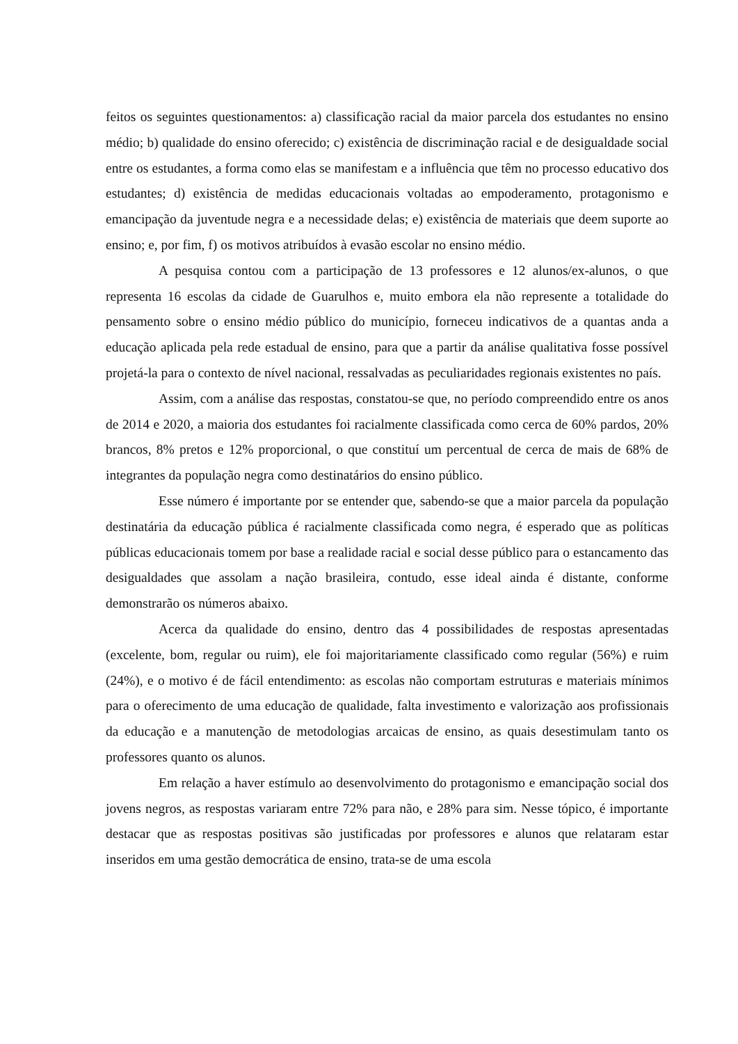feitos os seguintes questionamentos: a) classificação racial da maior parcela dos estudantes no ensino médio; b) qualidade do ensino oferecido; c) existência de discriminação racial e de desigualdade social entre os estudantes, a forma como elas se manifestam e a influência que têm no processo educativo dos estudantes; d) existência de medidas educacionais voltadas ao empoderamento, protagonismo e emancipação da juventude negra e a necessidade delas; e) existência de materiais que deem suporte ao ensino; e, por fim, f) os motivos atribuídos à evasão escolar no ensino médio.
A pesquisa contou com a participação de 13 professores e 12 alunos/ex-alunos, o que representa 16 escolas da cidade de Guarulhos e, muito embora ela não represente a totalidade do pensamento sobre o ensino médio público do município, forneceu indicativos de a quantas anda a educação aplicada pela rede estadual de ensino, para que a partir da análise qualitativa fosse possível projetá-la para o contexto de nível nacional, ressalvadas as peculiaridades regionais existentes no país.
Assim, com a análise das respostas, constatou-se que, no período compreendido entre os anos de 2014 e 2020, a maioria dos estudantes foi racialmente classificada como cerca de 60% pardos, 20% brancos, 8% pretos e 12% proporcional, o que constituí um percentual de cerca de mais de 68% de integrantes da população negra como destinatários do ensino público.
Esse número é importante por se entender que, sabendo-se que a maior parcela da população destinatária da educação pública é racialmente classificada como negra, é esperado que as políticas públicas educacionais tomem por base a realidade racial e social desse público para o estancamento das desigualdades que assolam a nação brasileira, contudo, esse ideal ainda é distante, conforme demonstrarão os números abaixo.
Acerca da qualidade do ensino, dentro das 4 possibilidades de respostas apresentadas (excelente, bom, regular ou ruim), ele foi majoritariamente classificado como regular (56%) e ruim (24%), e o motivo é de fácil entendimento: as escolas não comportam estruturas e materiais mínimos para o oferecimento de uma educação de qualidade, falta investimento e valorização aos profissionais da educação e a manutenção de metodologias arcaicas de ensino, as quais desestimulam tanto os professores quanto os alunos.
Em relação a haver estímulo ao desenvolvimento do protagonismo e emancipação social dos jovens negros, as respostas variaram entre 72% para não, e 28% para sim. Nesse tópico, é importante destacar que as respostas positivas são justificadas por professores e alunos que relataram estar inseridos em uma gestão democrática de ensino, trata-se de uma escola